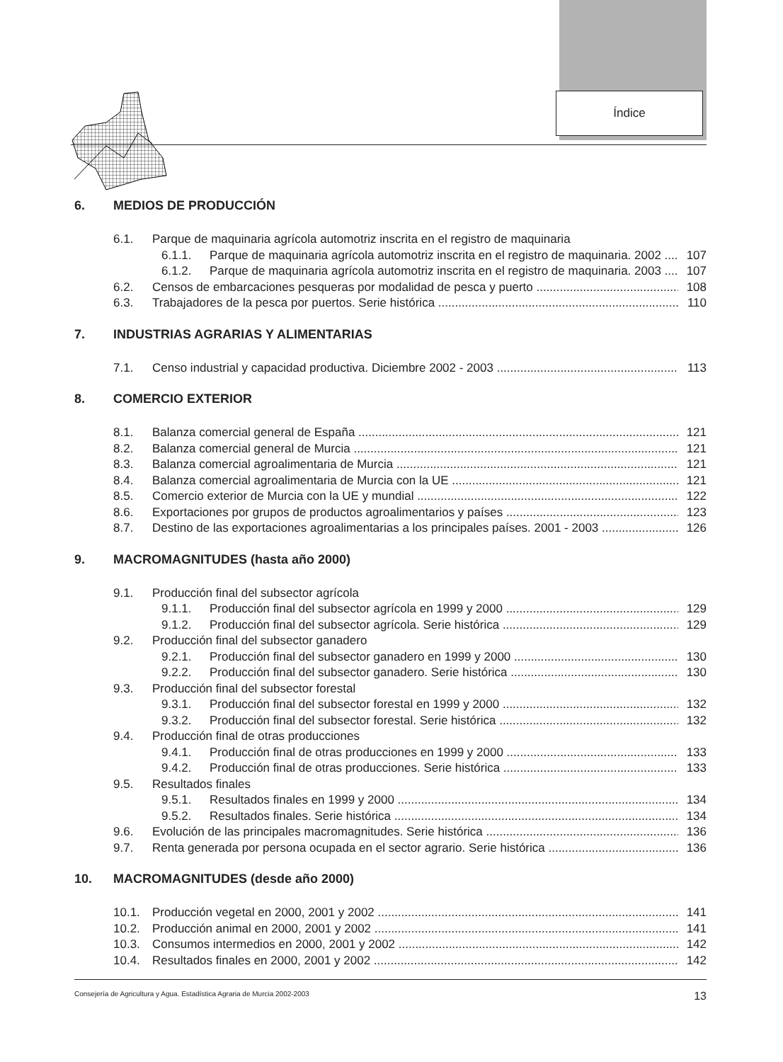Índice
6. MEDIOS DE PRODUCCIÓN
6.1. Parque de maquinaria agrícola automotriz inscrita en el registro de maquinaria
6.1.1. Parque de maquinaria agrícola automotriz inscrita en el registro de maquinaria. 2002 107
6.1.2. Parque de maquinaria agrícola automotriz inscrita en el registro de maquinaria. 2003 107
6.2. Censos de embarcaciones pesqueras por modalidad de pesca y puerto 108
6.3. Trabajadores de la pesca por puertos. Serie histórica 110
7. INDUSTRIAS AGRARIAS Y ALIMENTARIAS
7.1. Censo industrial y capacidad productiva. Diciembre 2002 - 2003 113
8. COMERCIO EXTERIOR
8.1. Balanza comercial general de España 121
8.2. Balanza comercial general de Murcia 121
8.3. Balanza comercial agroalimentaria de Murcia 121
8.4. Balanza comercial agroalimentaria de Murcia con la UE 121
8.5. Comercio exterior de Murcia con la UE y mundial 122
8.6. Exportaciones por grupos de productos agroalimentarios y países 123
8.7. Destino de las exportaciones agroalimentarias a los principales países. 2001 - 2003 126
9. MACROMAGNITUDES (hasta año 2000)
9.1. Producción final del subsector agrícola
9.1.1. Producción final del subsector agrícola en 1999 y 2000 129
9.1.2. Producción final del subsector agrícola. Serie histórica 129
9.2. Producción final del subsector ganadero
9.2.1. Producción final del subsector ganadero en 1999 y 2000 130
9.2.2. Producción final del subsector ganadero. Serie histórica 130
9.3. Producción final del subsector forestal
9.3.1. Producción final del subsector forestal en 1999 y 2000 132
9.3.2. Producción final del subsector forestal. Serie histórica 132
9.4. Producción final de otras producciones
9.4.1. Producción final de otras producciones en 1999 y 2000 133
9.4.2. Producción final de otras producciones. Serie histórica 133
9.5. Resultados finales
9.5.1. Resultados finales en 1999 y 2000 134
9.5.2. Resultados finales. Serie histórica 134
9.6. Evolución de las principales macromagnitudes. Serie histórica 136
9.7. Renta generada por persona ocupada en el sector agrario. Serie histórica 136
10. MACROMAGNITUDES (desde año 2000)
10.1. Producción vegetal en 2000, 2001 y 2002 141
10.2. Producción animal en 2000, 2001 y 2002 141
10.3. Consumos intermedios en 2000, 2001 y 2002 142
10.4. Resultados finales en 2000, 2001 y 2002 142
Consejería de Agricultura y Agua. Estadística Agraria de Murcia 2002-2003 13